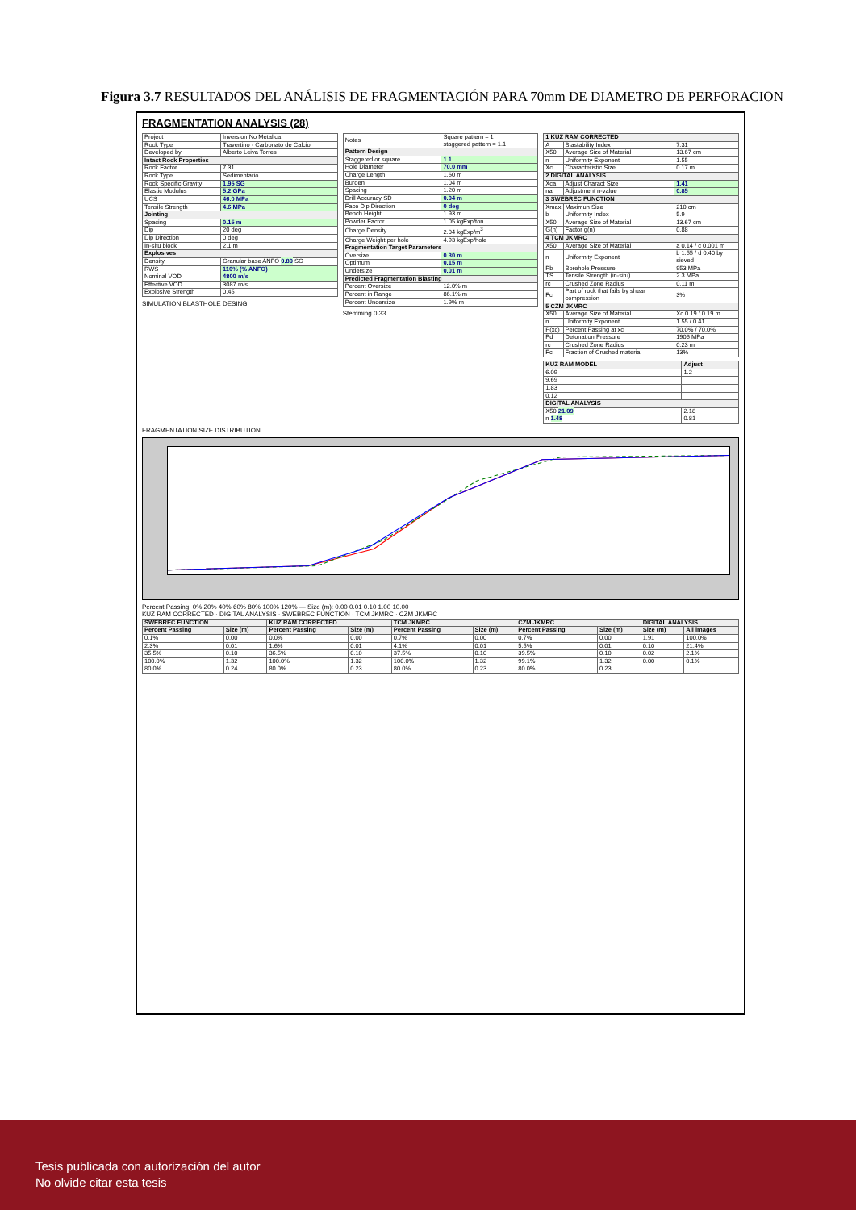Figura 3.7 RESULTADOS DEL ANÁLISIS DE FRAGMENTACIÓN PARA 70mm DE DIAMETRO DE PERFORACION
FRAGMENTATION ANALYSIS (28)
| Project | Inversion No Metalica |
| Rock Type | Travertino - Carbonato de Calcio |
| Developed by | Alberto Leiva Torres |
| Intact Rock Properties | |
| Rock Factor | 7.31 |
| Rock Type | Sedimentario |
| Rock Specific Gravity | 1.95 SG |
| Elastic Modulus | 5.2 GPa |
| UCS | 46.0 MPa |
| Tensile Strength | 4.6 MPa |
| Jointing | |
| Spacing | 0.15 m |
| Dip | 20 deg |
| Dip Direction | 0 deg |
| In-situ block | 2.1 m |
| Explosives | |
| Density | Granular base ANFO 0.80 SG |
| RWS | 110% (% ANFO) |
| Nominal VOD | 4800 m/s |
| Effective VOD | 3087 m/s |
| Explosive Strength | 0.45 |
SIMULATION BLASTHOLE DESING
| Notes | Square pattern = 1 staggered pattern = 1.1 |
| Pattern Design | |
| Staggered or square | 1.1 |
| Hole Diameter | 70.0 mm |
| Charge Length | 1.60 m |
| Burden | 1.04 m |
| Spacing | 1.20 m |
| Drill Accuracy SD | 0.04 m |
| Face Dip Direction | 0 deg |
| Bench Height | 1.93 m |
| Powder Factor | 1.05 kgExp/ton |
| Charge Density | 2.04 kgExp/m<sup>3</sup> |
| Charge Weight per hole | 4.93 kgExp/hole |
| Fragmentation Target Parameters | |
| Oversize | 0.30 m |
| Optimum | 0.15 m |
| Undersize | 0.01 m |
| Predicted Fragmentation Blasting | |
| Percent Oversize | 12.0% m |
| Percent in Range | 86.1% m |
| Percent Undersize | 1.9% m |
Stemming 0.33
| 1 KUZ RAM CORRECTED | | |
| --- | --- | --- |
| A | Blastability Index | 7.31 |
| X50 | Average Size of Material | 13.67 cm |
| n | Uniformity Exponent | 1.55 |
| Xc | Characteristic Size | 0.17 m |
| 2 DIGITAL ANALYSIS | | |
| Xca | Adjust Charact Size | 1.41 |
| na | Adjustment n-value | 0.85 |
| 3 SWEBREC FUNCTION | | |
| Xmax | Maximun Size | 210 cm |
| b | Uniformity Index | 5.9 |
| X50 | Average Size of Material | 13.67 cm |
| G(n) | Factor g(n) | 0.88 |
| 4 TCM JKMRC | | |
| X50 | Average Size of Material | a 0.14 / c 0.001 m |
| n | Uniformity Exponent | b 1.55 / d 0.40 by sieved |
| Pb | Borehole Pressure | 953 MPa |
| TS | Tensile Strength (in-situ) | 2.3 MPa |
| rc | Crushed Zone Radius | 0.11 m |
| Fc | Part of rock that fails by shear compression | 3% |
| 5 CZM JKMRC | | |
| X50 | Average Size of Material | Xc 0.19 / 0.19 m |
| n | Uniformity Exponent | 1.55 / 0.41 |
| P(xc) | Percent Passing at xc | 70.0% / 70.0% |
| Pd | Detonation Pressure | 1906 MPa |
| rc | Crushed Zone Radius | 0.23 m |
| Fc | Fraction of Crushed material | 13% |
| KUZ RAM MODEL | Adjust |
| --- | --- |
| 6.09 | 1.2 |
| 9.69 | |
| 1.83 | |
| 0.12 | |
| DIGITAL ANALYSIS | |
| X50 21.09 | 2.18 |
| n 1.48 | 0.81 |
FRAGMENTATION SIZE DISTRIBUTION
Percent Passing: 0% 20% 40% 60% 80% 100% 120% — Size (m): 0.00 0.01 0.10 1.00 10.00
KUZ RAM CORRECTED · DIGITAL ANALYSIS · SWEBREC FUNCTION · TCM JKMRC · CZM JKMRC
| SWEBREC FUNCTION | | KUZ RAM CORRECTED | | TCM JKMRC | | CZM JKMRC | | DIGITAL ANALYSIS | |
| --- | --- | --- | --- | --- | --- | --- | --- | --- | --- |
| Percent Passing | Size (m) | Percent Passing | Size (m) | Percent Passing | Size (m) | Percent Passing | Size (m) | Size (m) | All images |
| 0.1% | 0.00 | 0.0% | 0.00 | 0.7% | 0.00 | 0.7% | 0.00 | 1.91 | 100.0% |
| 2.3% | 0.01 | 1.6% | 0.01 | 4.1% | 0.01 | 5.5% | 0.01 | 0.10 | 21.4% |
| 35.5% | 0.10 | 36.5% | 0.10 | 37.5% | 0.10 | 39.5% | 0.10 | 0.02 | 2.1% |
| 100.0% | 1.32 | 100.0% | 1.32 | 100.0% | 1.32 | 99.1% | 1.32 | 0.00 | 0.1% |
| 80.0% | 0.24 | 80.0% | 0.23 | 80.0% | 0.23 | 80.0% | 0.23 | | |
Tesis publicada con autorización del autor
No olvide citar esta tesis